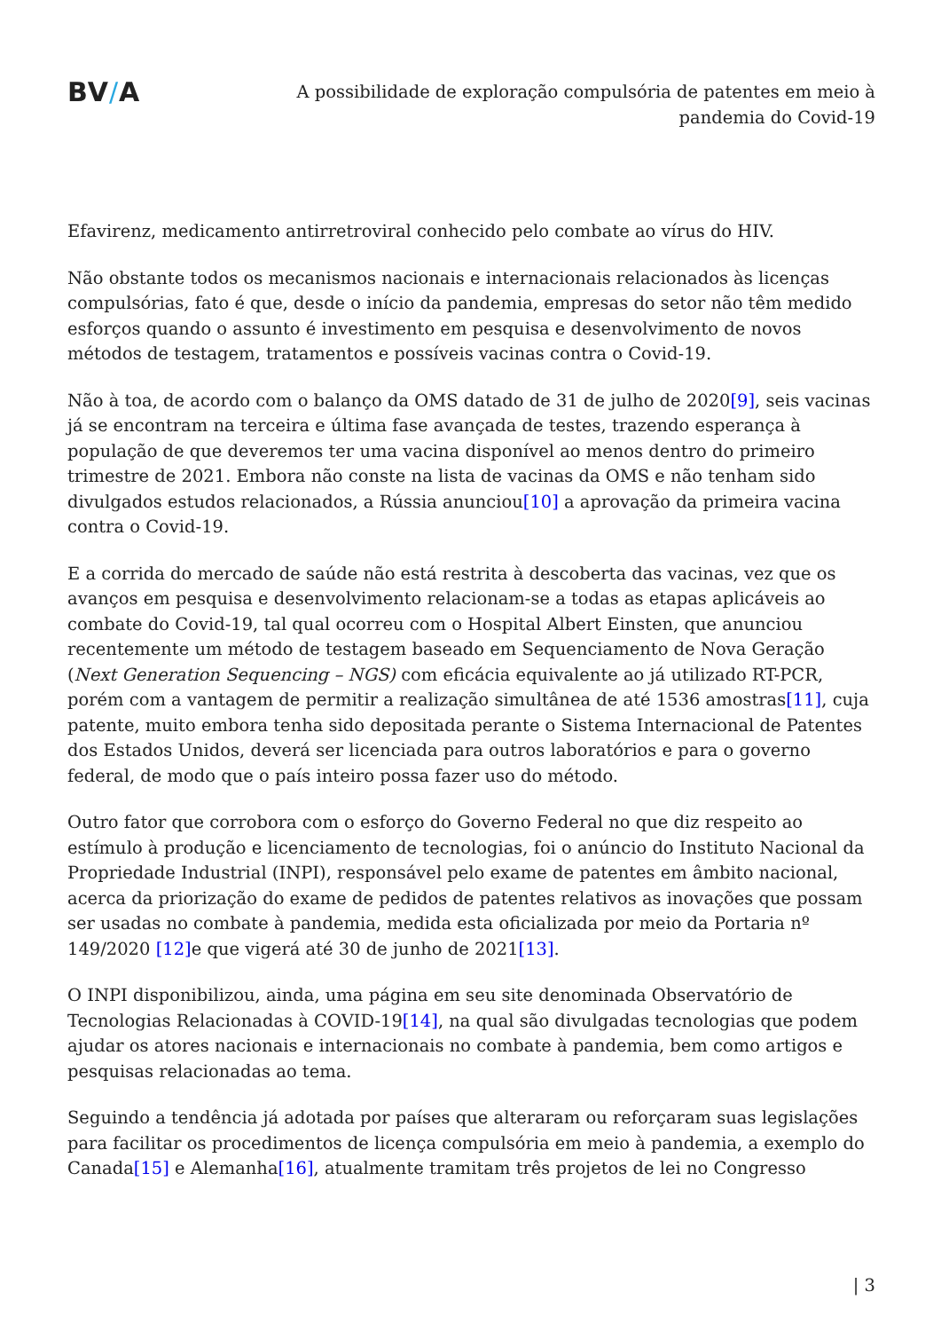BV/A
A possibilidade de exploração compulsória de patentes em meio à pandemia do Covid-19
Efavirenz, medicamento antirretroviral conhecido pelo combate ao vírus do HIV.
Não obstante todos os mecanismos nacionais e internacionais relacionados às licenças compulsórias, fato é que, desde o início da pandemia, empresas do setor não têm medido esforços quando o assunto é investimento em pesquisa e desenvolvimento de novos métodos de testagem, tratamentos e possíveis vacinas contra o Covid-19.
Não à toa, de acordo com o balanço da OMS datado de 31 de julho de 2020[9], seis vacinas já se encontram na terceira e última fase avançada de testes, trazendo esperança à população de que deveremos ter uma vacina disponível ao menos dentro do primeiro trimestre de 2021. Embora não conste na lista de vacinas da OMS e não tenham sido divulgados estudos relacionados, a Rússia anunciou[10] a aprovação da primeira vacina contra o Covid-19.
E a corrida do mercado de saúde não está restrita à descoberta das vacinas, vez que os avanços em pesquisa e desenvolvimento relacionam-se a todas as etapas aplicáveis ao combate do Covid-19, tal qual ocorreu com o Hospital Albert Einsten, que anunciou recentemente um método de testagem baseado em Sequenciamento de Nova Geração (Next Generation Sequencing – NGS) com eficácia equivalente ao já utilizado RT-PCR, porém com a vantagem de permitir a realização simultânea de até 1536 amostras[11], cuja patente, muito embora tenha sido depositada perante o Sistema Internacional de Patentes dos Estados Unidos, deverá ser licenciada para outros laboratórios e para o governo federal, de modo que o país inteiro possa fazer uso do método.
Outro fator que corrobora com o esforço do Governo Federal no que diz respeito ao estímulo à produção e licenciamento de tecnologias, foi o anúncio do Instituto Nacional da Propriedade Industrial (INPI), responsável pelo exame de patentes em âmbito nacional, acerca da priorização do exame de pedidos de patentes relativos as inovações que possam ser usadas no combate à pandemia, medida esta oficializada por meio da Portaria nº 149/2020 [12] e que vigerá até 30 de junho de 2021[13].
O INPI disponibilizou, ainda, uma página em seu site denominada Observatório de Tecnologias Relacionadas à COVID-19[14], na qual são divulgadas tecnologias que podem ajudar os atores nacionais e internacionais no combate à pandemia, bem como artigos e pesquisas relacionadas ao tema.
Seguindo a tendência já adotada por países que alteraram ou reforçaram suas legislações para facilitar os procedimentos de licença compulsória em meio à pandemia, a exemplo do Canada[15] e Alemanha[16], atualmente tramitam três projetos de lei no Congresso
| 3